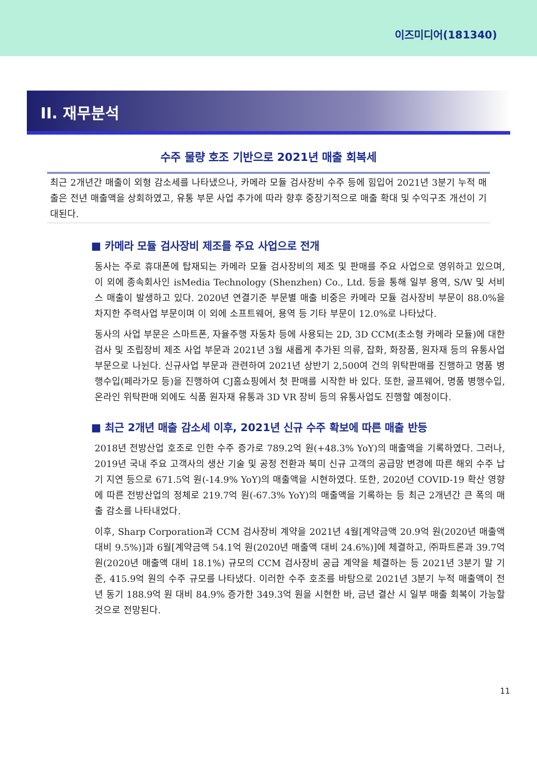이즈미디어(181340)
II. 재무분석
수주 물량 호조 기반으로 2021년 매출 회복세
최근 2개년간 매출이 외형 감소세를 나타냈으나, 카메라 모듈 검사장비 수주 등에 힘입어 2021년 3분기 누적 매출은 전년 매출액을 상회하였고, 유통 부문 사업 추가에 따라 향후 중장기적으로 매출 확대 및 수익구조 개선이 기대된다.
■ 카메라 모듈 검사장비 제조를 주요 사업으로 전개
동사는 주로 휴대폰에 탑재되는 카메라 모듈 검사장비의 제조 및 판매를 주요 사업으로 영위하고 있으며, 이 외에 종속회사인 isMedia Technology (Shenzhen) Co., Ltd. 등을 통해 일부 용역, S/W 및 서비스 매출이 발생하고 있다. 2020년 연결기준 부문별 매출 비중은 카메라 모듈 검사장비 부문이 88.0%을 차지한 주력사업 부문이며 이 외에 소프트웨어, 용역 등 기타 부문이 12.0%로 나타났다.
동사의 사업 부문은 스마트폰, 자율주행 자동차 등에 사용되는 2D, 3D CCM(초소형 카메라 모듈)에 대한 검사 및 조립장비 제조 사업 부문과 2021년 3월 새롭게 추가된 의류, 잡화, 화장품, 원자재 등의 유통사업 부문으로 나뉜다. 신규사업 부문과 관련하여 2021년 상반기 2,500여 건의 위탁판매를 진행하고 명품 병행수입(페라가모 등)을 진행하여 CJ홈쇼핑에서 첫 판매를 시작한 바 있다. 또한, 골프웨어, 명품 병행수입, 온라인 위탁판매 외에도 식품 원자재 유통과 3D VR 장비 등의 유통사업도 진행할 예정이다.
■ 최근 2개년 매출 감소세 이후, 2021년 신규 수주 확보에 따른 매출 반등
2018년 전방산업 호조로 인한 수주 증가로 789.2억 원(+48.3% YoY)의 매출액을 기록하였다. 그러나, 2019년 국내 주요 고객사의 생산 기술 및 공정 전환과 북미 신규 고객의 공급망 변경에 따른 해외 수주 납기 지연 등으로 671.5억 원(-14.9% YoY)의 매출액을 시현하였다. 또한, 2020년 COVID-19 확산 영향에 따른 전방산업의 정체로 219.7억 원(-67.3% YoY)의 매출액을 기록하는 등 최근 2개년간 큰 폭의 매출 감소를 나타내었다.
이후, Sharp Corporation과 CCM 검사장비 계약을 2021년 4월[계약금액 20.9억 원(2020년 매출액 대비 9.5%)]과 6월[계약금액 54.1억 원(2020년 매출액 대비 24.6%)]에 체결하고, ㈜파트론과 39.7억 원(2020년 매출액 대비 18.1%) 규모의 CCM 검사장비 공급 계약을 체결하는 등 2021년 3분기 말 기준, 415.9억 원의 수주 규모를 나타냈다. 이러한 수주 호조를 바탕으로 2021년 3분기 누적 매출액이 전년 동기 188.9억 원 대비 84.9% 증가한 349.3억 원을 시현한 바, 금년 결산 시 일부 매출 회복이 가능할 것으로 전망된다.
11